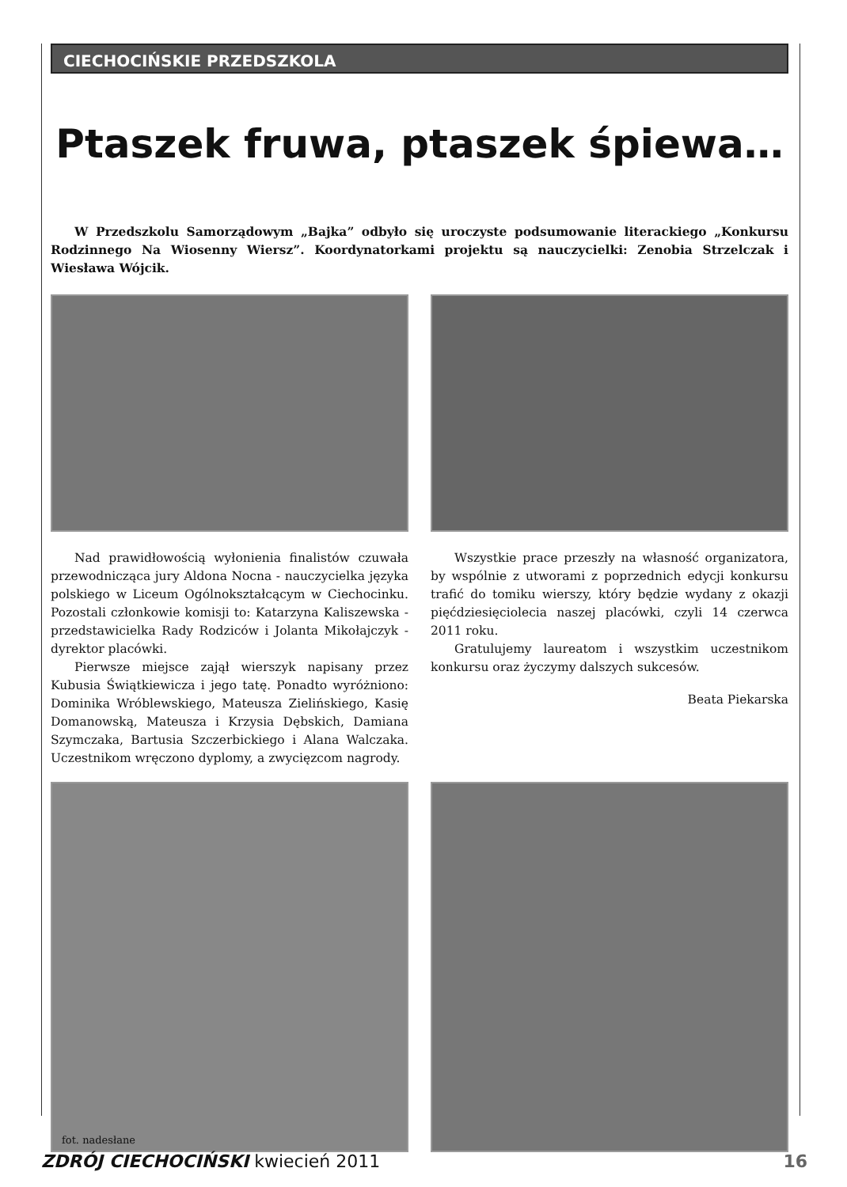CIECHOCIŃSKIE PRZEDSZKOLA
Ptaszek fruwa, ptaszek śpiewa…
W Przedszkolu Samorządowym „Bajka” odbyło się uroczyste podsumowanie literackiego „Konkursu Rodzinnego Na Wiosenny Wiersz”. Koordynatorkami projektu są nauczycielki: Zenobia Strzelczak i Wiesława Wójcik.
Nad prawidłowością wyłonienia finalistów czuwała przewodnicząca jury Aldona Nocna - nauczycielka języka polskiego w Liceum Ogólnokształcącym w Ciechocinku. Pozostali członkowie komisji to: Katarzyna Kaliszewska - przedstawicielka Rady Rodziców i Jolanta Mikołajczyk - dyrektor placówki.
Pierwsze miejsce zajął wierszyk napisany przez Kubusia Świątkiewicza i jego tatę. Ponadto wyróżniono: Dominika Wróblewskiego, Mateusza Zielińskiego, Kasię Domanowską, Mateusza i Krzysia Dębskich, Damiana Szymczaka, Bartusia Szczerbickiego i Alana Walczaka. Uczestnikom wręczono dyplomy, a zwycięzcom nagrody.
Wszystkie prace przeszły na własność organizatora, by wspólnie z utworami z poprzednich edycji konkursu trafić do tomiku wierszy, który będzie wydany z okazji pięćdziesięciolecia naszej placówki, czyli 14 czerwca 2011 roku.
Gratulujemy laureatom i wszystkim uczestnikom konkursu oraz życzymy dalszych sukcesów.
Beata Piekarska
fot. nadesłane
ZDRÓJ CIECHOCIŃSKI kwiecień 2011 16